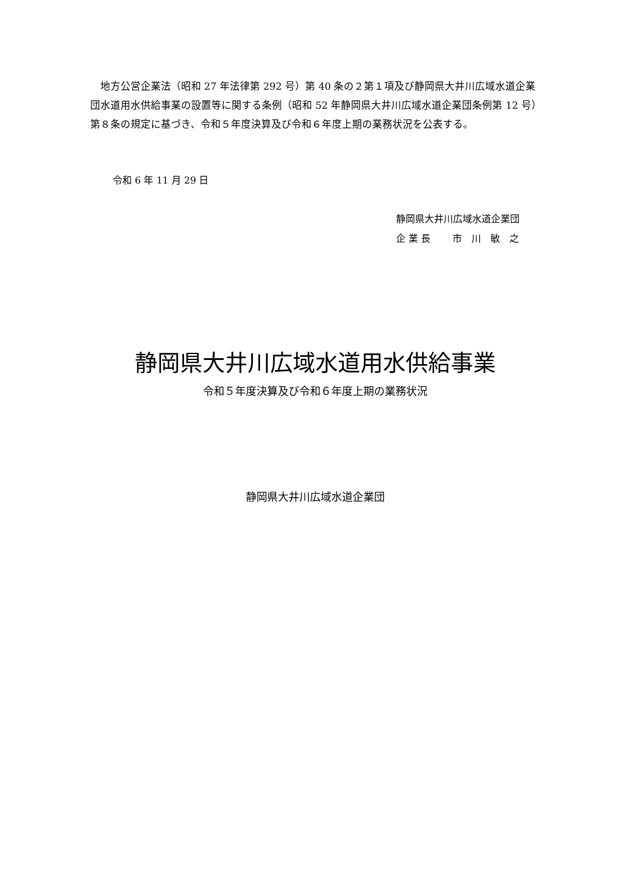地方公営企業法（昭和 27 年法律第 292 号）第 40 条の２第１項及び静岡県大井川広域水道企業団水道用水供給事業の設置等に関する条例（昭和 52 年静岡県大井川広域水道企業団条例第 12 号）第８条の規定に基づき、令和５年度決算及び令和６年度上期の業務状況を公表する。
令和 6 年 11 月 29 日
静岡県大井川広域水道企業団
企 業 長　　 市　川　敏　之
静岡県大井川広域水道用水供給事業
令和５年度決算及び令和６年度上期の業務状況
静岡県大井川広域水道企業団